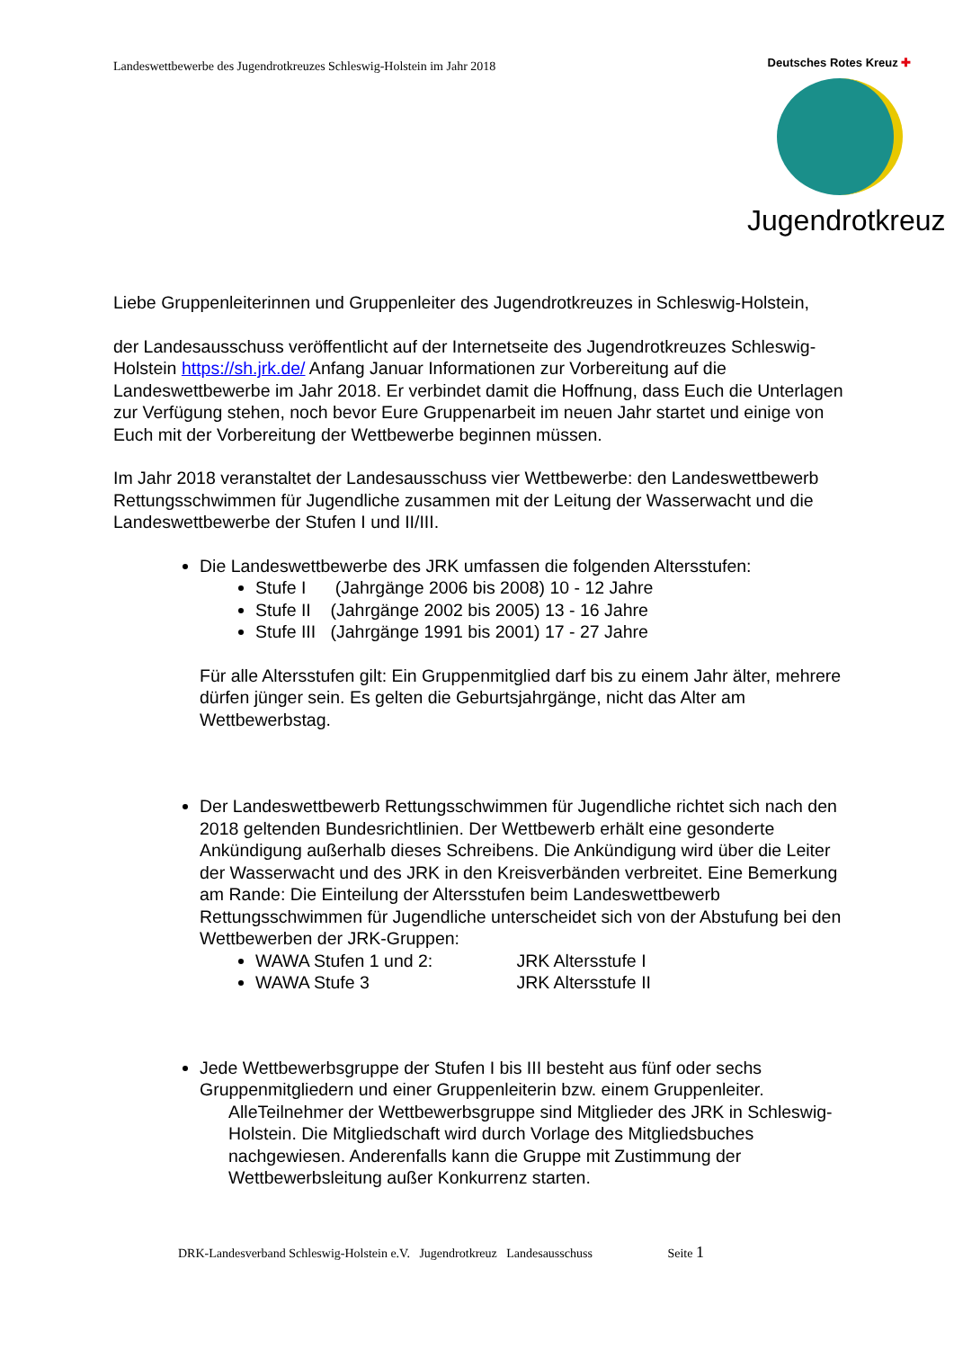Landeswettbewerbe des Jugendrotkreuzes Schleswig-Holstein im Jahr 2018
Deutsches Rotes Kreuz ✚
Jugendrotkreuz
Liebe Gruppenleiterinnen und Gruppenleiter des Jugendrotkreuzes in Schleswig-Holstein,
der Landesausschuss veröffentlicht auf der Internetseite des Jugendrotkreuzes Schleswig-Holstein https://sh.jrk.de/ Anfang Januar Informationen zur Vorbereitung auf die Landeswettbewerbe im Jahr 2018. Er verbindet damit die Hoffnung, dass Euch die Unterlagen zur Verfügung stehen, noch bevor Eure Gruppenarbeit im neuen Jahr startet und einige von Euch mit der Vorbereitung der Wettbewerbe beginnen müssen.
Im Jahr 2018 veranstaltet der Landesausschuss vier Wettbewerbe: den Landeswettbewerb Rettungsschwimmen für Jugendliche zusammen mit der Leitung der Wasserwacht und die Landeswettbewerbe der Stufen I und II/III.
Die Landeswettbewerbe des JRK umfassen die folgenden Altersstufen:
Stufe I (Jahrgänge 2006 bis 2008) 10 - 12 Jahre
Stufe II (Jahrgänge 2002 bis 2005) 13 - 16 Jahre
Stufe III (Jahrgänge 1991 bis 2001) 17 - 27 Jahre
Für alle Altersstufen gilt: Ein Gruppenmitglied darf bis zu einem Jahr älter, mehrere dürfen jünger sein. Es gelten die Geburtsjahrgänge, nicht das Alter am Wettbewerbstag.
Der Landeswettbewerb Rettungsschwimmen für Jugendliche richtet sich nach den 2018 geltenden Bundesrichtlinien. Der Wettbewerb erhält eine gesonderte Ankündigung außerhalb dieses Schreibens. Die Ankündigung wird über die Leiter der Wasserwacht und des JRK in den Kreisverbänden verbreitet. Eine Bemerkung am Rande: Die Einteilung der Altersstufen beim Landeswettbewerb Rettungsschwimmen für Jugendliche unterscheidet sich von der Abstufung bei den Wettbewerben der JRK-Gruppen:
WAWA Stufen 1 und 2: JRK Altersstufe I
WAWA Stufe 3 JRK Altersstufe II
Jede Wettbewerbsgruppe der Stufen I bis III besteht aus fünf oder sechs Gruppenmitgliedern und einer Gruppenleiterin bzw. einem Gruppenleiter.
AlleTeilnehmer der Wettbewerbsgruppe sind Mitglieder des JRK in Schleswig-Holstein. Die Mitgliedschaft wird durch Vorlage des Mitgliedsbuches nachgewiesen. Anderenfalls kann die Gruppe mit Zustimmung der Wettbewerbsleitung außer Konkurrenz starten.
DRK-Landesverband Schleswig-Holstein e.V. Jugendrotkreuz Landesausschuss Seite 1